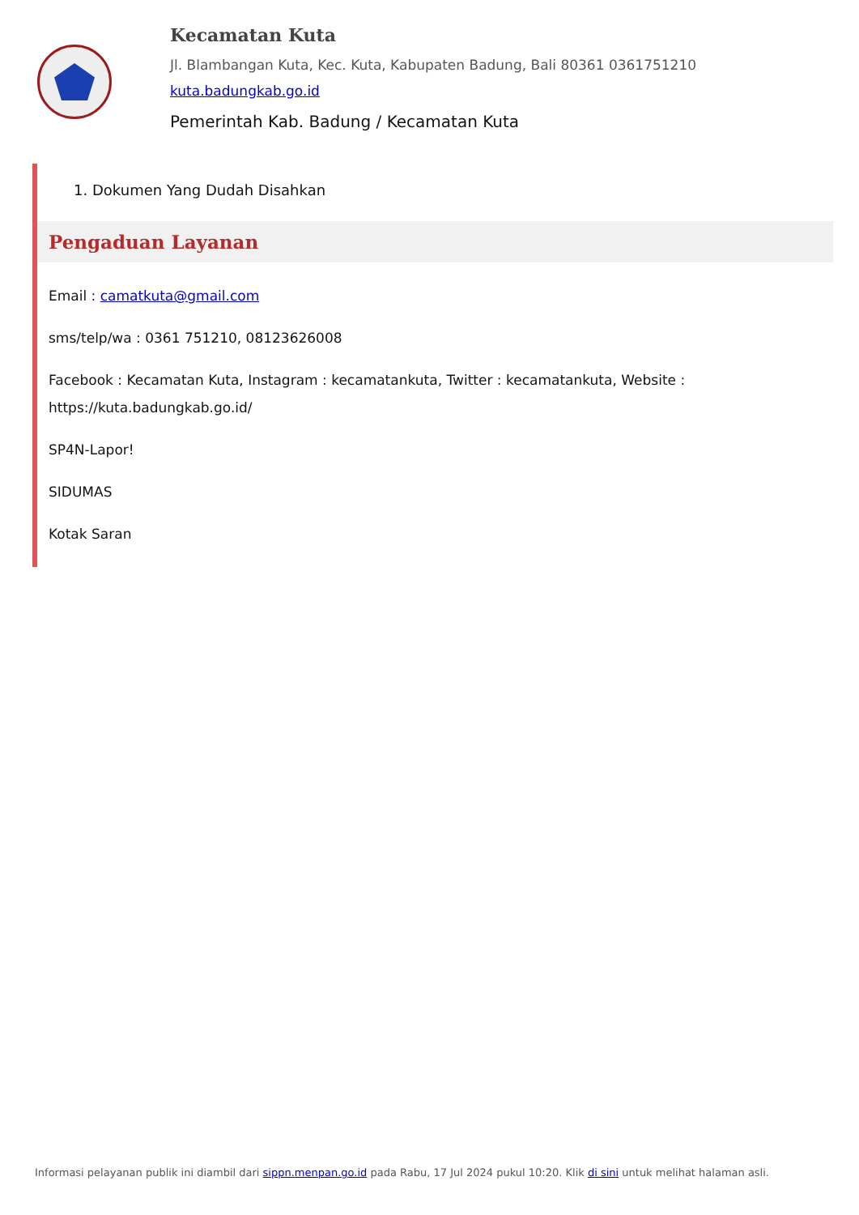Kecamatan Kuta
Jl. Blambangan Kuta, Kec. Kuta, Kabupaten Badung, Bali 80361 0361751210
kuta.badungkab.go.id
Pemerintah Kab. Badung / Kecamatan Kuta
1. Dokumen Yang Dudah Disahkan
Pengaduan Layanan
Email : camatkuta@gmail.com
sms/telp/wa : 0361 751210, 08123626008
Facebook : Kecamatan Kuta, Instagram : kecamatankuta, Twitter : kecamatankuta, Website : https://kuta.badungkab.go.id/
SP4N-Lapor!
SIDUMAS
Kotak Saran
Informasi pelayanan publik ini diambil dari sippn.menpan.go.id pada Rabu, 17 Jul 2024 pukul 10:20. Klik di sini untuk melihat halaman asli.